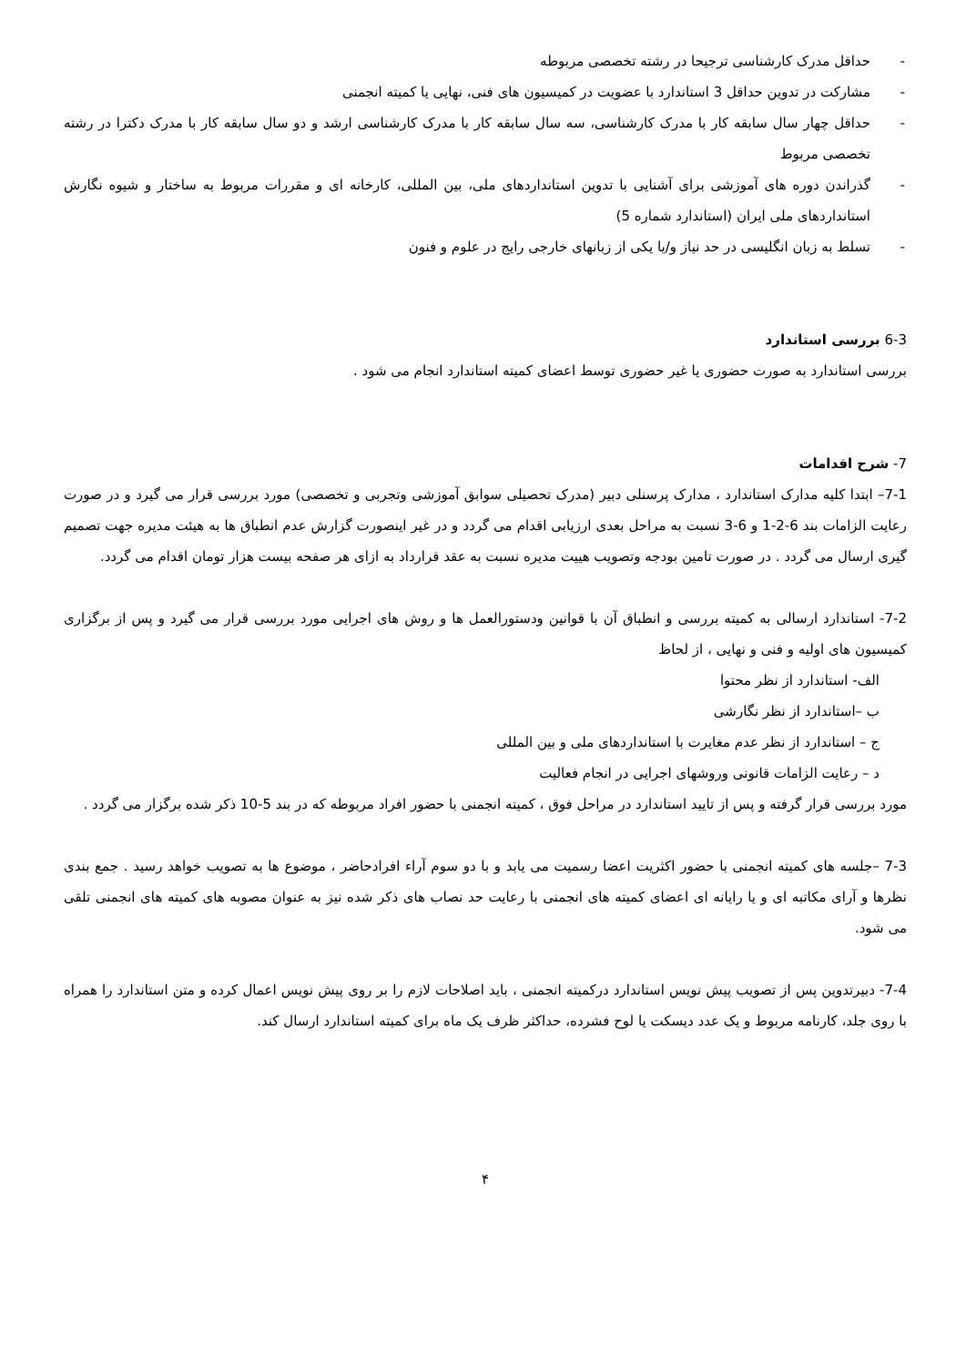- حداقل مدرک کارشناسی ترجیحا در رشته تخصصی مربوطه
- مشارکت در تدوین حداقل 3 استاندارد با عضویت در کمیسیون های فنی، نهایی یا کمیته انجمنی
- حداقل چهار سال سابقه کار با مدرک کارشناسی، سه سال سابقه کار با مدرک کارشناسی ارشد و دو سال سابقه کار با مدرک دکترا در رشته تخصصی مربوط
- گذراندن دوره های آموزشی برای آشنایی با تدوین استانداردهای ملی، بین المللی، کارخانه ای و مقررات مربوط به ساختار و شیوه نگارش استانداردهای ملی ایران (استاندارد شماره 5)
- تسلط به زبان انگلیسی در حد نیاز و/یا یکی از زبانهای خارجی رایج در علوم و فنون
6-3 بررسی استاندارد
بررسی استاندارد به صورت حضوری یا غیر حضوری توسط اعضای کمیته استاندارد انجام می شود .
7- شرح اقدامات
7-1– ابتدا کلیه مدارک استاندارد ، مدارک پرسنلی دبیر (مدرک تحصیلی سوابق آموزشی وتجربی و تخصصی) مورد بررسی قرار می گیرد و در صورت رعایت الزامات بند 6-2-1 و 6-3 نسبت به مراحل بعدی ارزیابی اقدام می گردد و در غیر اینصورت گزارش عدم انطباق ها به هیئت مدیره جهت تصمیم گیری ارسال می گردد . در صورت تامین بودجه وتصویب هییت مدیره نسبت به عقد قرارداد به ازای هر صفحه بیست هزار تومان اقدام می گردد.
7-2- استاندارد ارسالی به کمیته بررسی و انطباق آن با قوانین ودستورالعمل ها و روش های اجرایی مورد بررسی قرار می گیرد و پس از برگزاری کمیسیون های اولیه و فنی و نهایی ، از لحاظ
الف- استاندارد از نظر محتوا
ب –استاندارد از نظر نگارشی
ج – استاندارد از نظر عدم مغایرت با استانداردهای ملی و بین المللی
د – رعایت الزامات قانونی وروشهای اجرایی در انجام فعالیت
مورد بررسی قرار گرفته و پس از تایید استاندارد در مراحل فوق ، کمیته انجمنی با حضور افراد مربوطه که در بند 5-10 ذکر شده برگزار می گردد .
7-3 –جلسه های کمیته انجمنی با حضور اکثریت اعضا رسمیت می یابد و با دو سوم آراء افرادحاضر ، موضوع ها به تصویب خواهد رسید . جمع بندی نظرها و آرای مکاتبه ای و یا رایانه ای اعضای کمیته های انجمنی با رعایت حد نصاب های ذکر شده نیز به عنوان مصوبه های کمیته های انجمنی تلقی می شود.
7-4- دبیرتدوین پس از تصویب پیش نویس استاندارد درکمیته انجمنی ، باید اصلاحات لازم را بر روی پیش نویس اعمال کرده و متن استاندارد را همراه با روی جلد، کارنامه مربوط و یک عدد دیسکت یا لوح فشرده، حداکثر ظرف یک ماه برای کمیته استاندارد ارسال کند.
۴